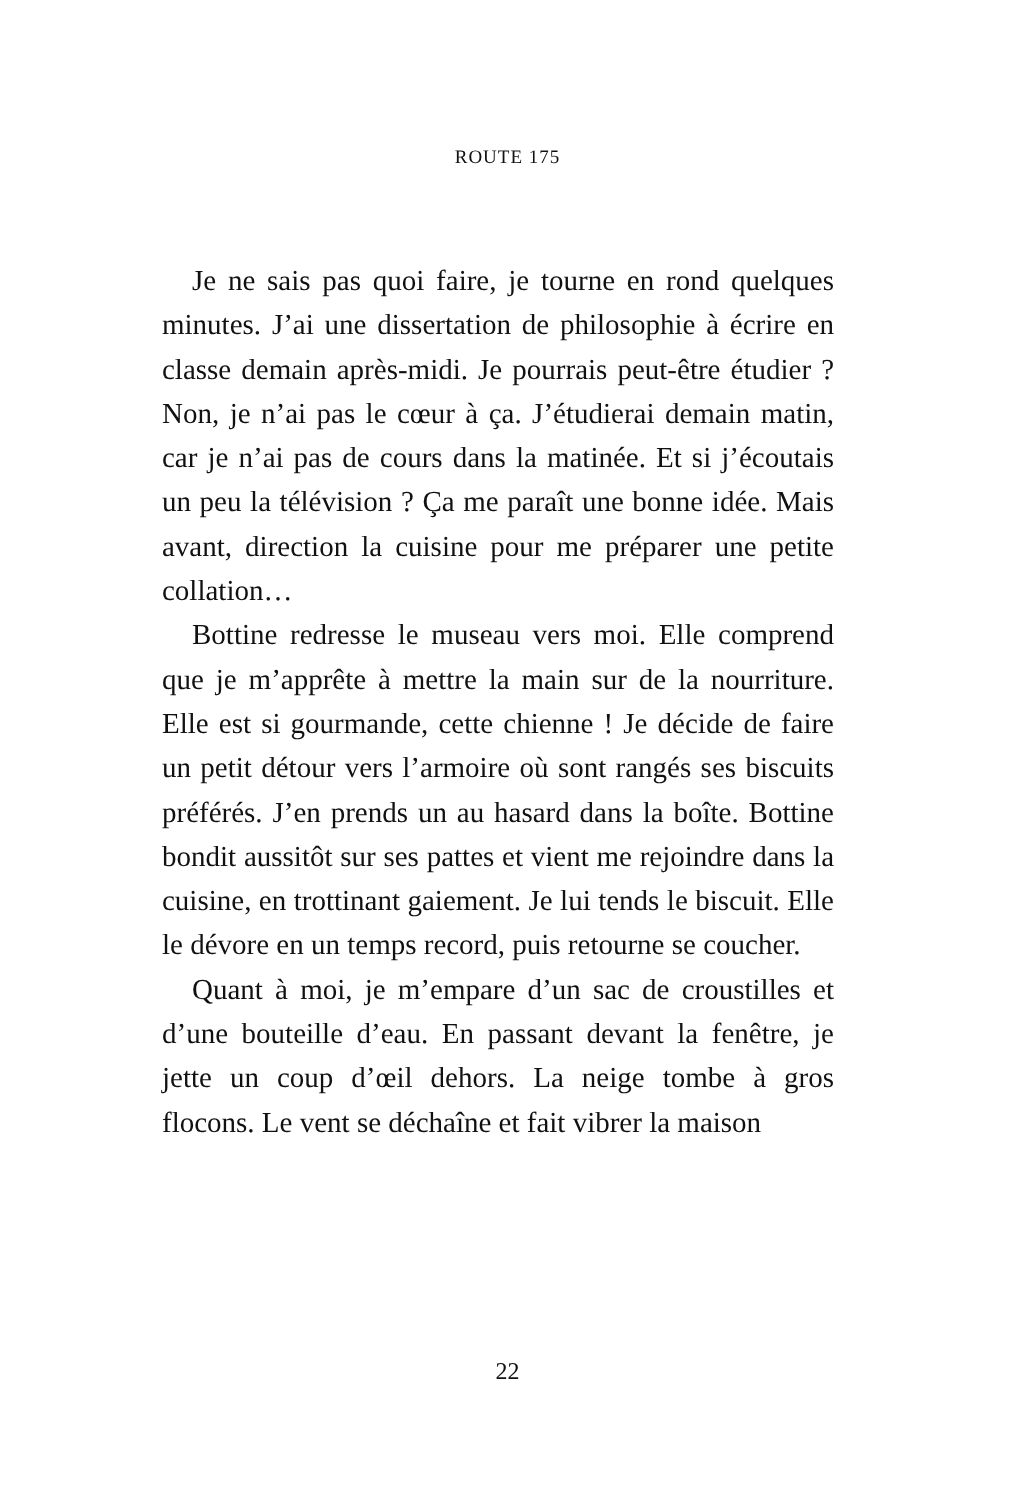ROUTE 175
Je ne sais pas quoi faire, je tourne en rond quelques minutes. J’ai une dissertation de philosophie à écrire en classe demain après-midi. Je pourrais peut-être étudier ? Non, je n’ai pas le cœur à ça. J’étudierai demain matin, car je n’ai pas de cours dans la matinée. Et si j’écoutais un peu la télévision ? Ça me paraît une bonne idée. Mais avant, direction la cuisine pour me préparer une petite collation…
Bottine redresse le museau vers moi. Elle comprend que je m’apprête à mettre la main sur de la nourriture. Elle est si gourmande, cette chienne ! Je décide de faire un petit détour vers l’armoire où sont rangés ses biscuits préférés. J’en prends un au hasard dans la boîte. Bottine bondit aussitôt sur ses pattes et vient me rejoindre dans la cuisine, en trottinant gaiement. Je lui tends le biscuit. Elle le dévore en un temps record, puis retourne se coucher.
Quant à moi, je m’empare d’un sac de croustilles et d’une bouteille d’eau. En passant devant la fenêtre, je jette un coup d’œil dehors. La neige tombe à gros flocons. Le vent se déchaîne et fait vibrer la maison
22